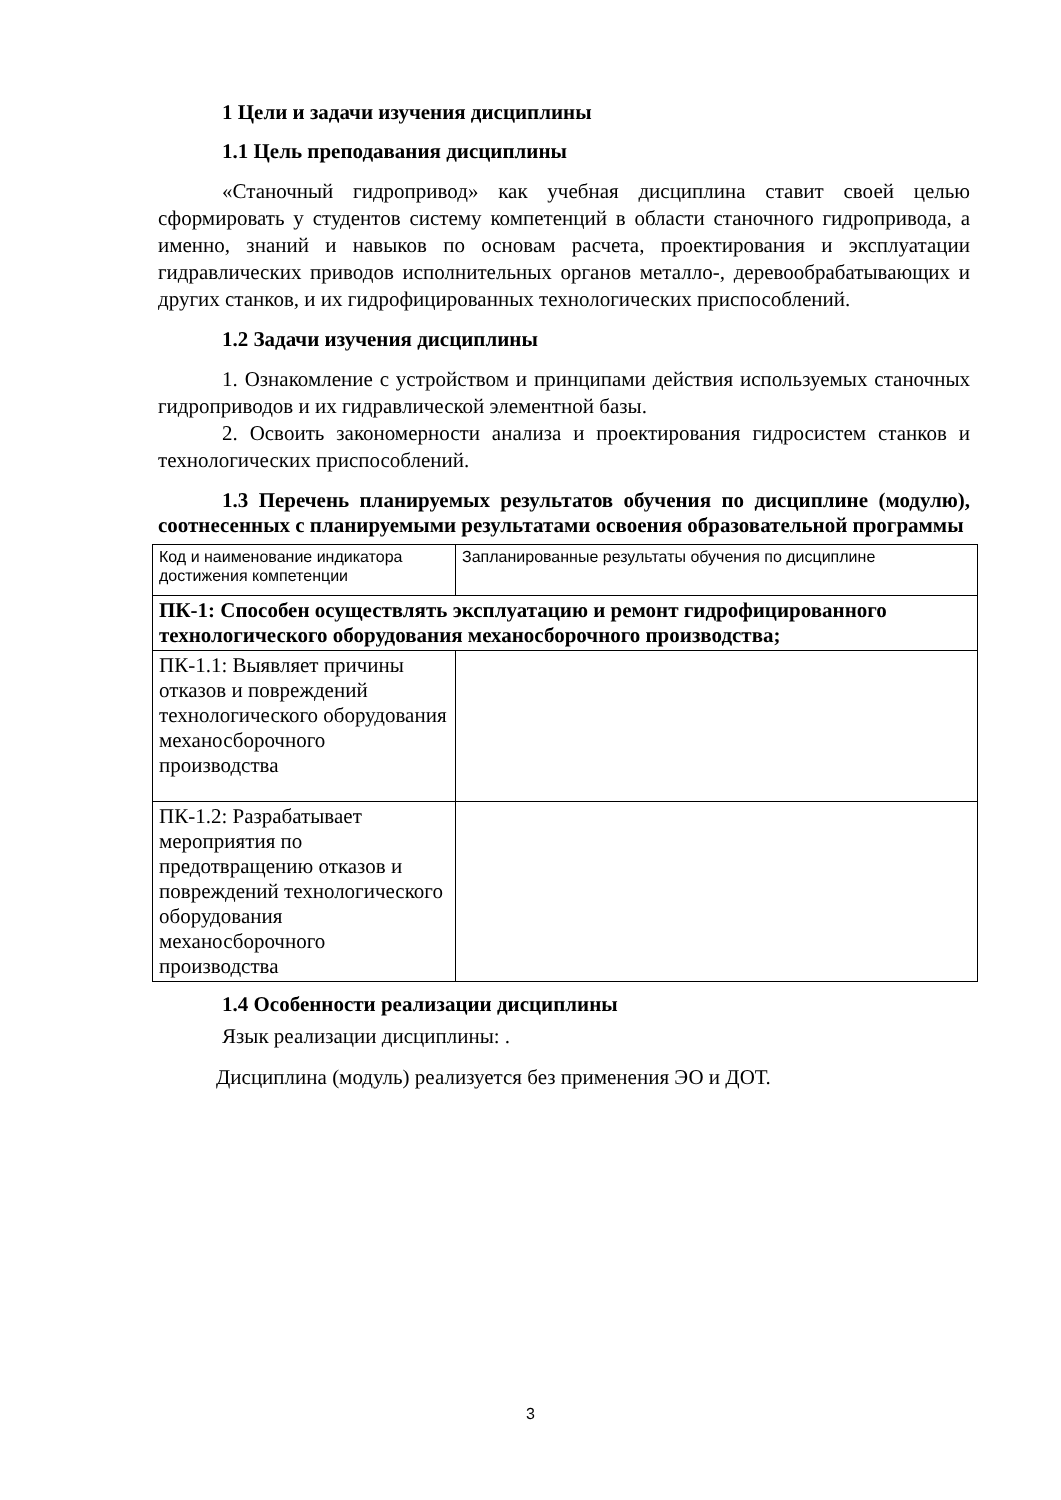1 Цели и задачи изучения дисциплины
1.1 Цель преподавания дисциплины
«Станочный гидропривод» как учебная дисциплина ставит своей целью сформировать у студентов систему компетенций в области станочного гидропривода, а именно, знаний и навыков по основам расчета, проектирования и эксплуатации гидравлических приводов исполнительных органов металло-, деревообрабатывающих и других станков, и их гидрофицированных технологических приспособлений.
1.2 Задачи изучения дисциплины
1. Ознакомление с устройством и принципами действия используемых станочных гидроприводов и их гидравлической элементной базы.
2. Освоить закономерности анализа и проектирования гидросистем станков и технологических приспособлений.
1.3 Перечень планируемых результатов обучения по дисциплине (модулю), соотнесенных с планируемыми результатами освоения образовательной программы
| Код и наименование индикатора достижения компетенции | Запланированные результаты обучения по дисциплине |
| ПК-1: Способен осуществлять эксплуатацию и ремонт гидрофицированного технологического оборудования механосборочного производства; | |
| ПК-1.1: Выявляет причины отказов и повреждений технологического оборудования механосборочного производства | |
| ПК-1.2: Разрабатывает мероприятия по предотвращению отказов и повреждений технологического оборудования механосборочного производства | |
1.4 Особенности реализации дисциплины
Язык реализации дисциплины: .
Дисциплина (модуль) реализуется без применения ЭО и ДОТ.
3